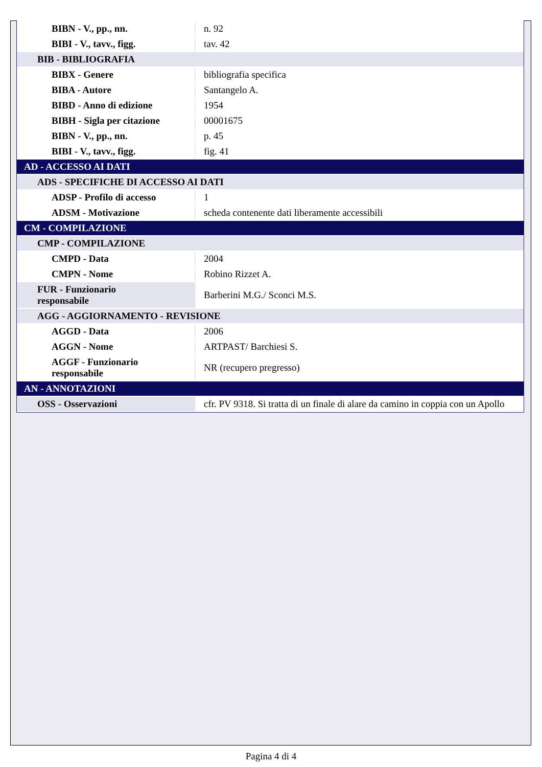| BIBN - V., pp., nn. | n. 92 |
| BIBI - V., tavv., figg. | tav. 42 |
| BIB - BIBLIOGRAFIA | |
| BIBX - Genere | bibliografia specifica |
| BIBA - Autore | Santangelo A. |
| BIBD - Anno di edizione | 1954 |
| BIBH - Sigla per citazione | 00001675 |
| BIBN - V., pp., nn. | p. 45 |
| BIBI - V., tavv., figg. | fig. 41 |
| AD - ACCESSO AI DATI | |
| ADS - SPECIFICHE DI ACCESSO AI DATI | |
| ADSP - Profilo di accesso | 1 |
| ADSM - Motivazione | scheda contenente dati liberamente accessibili |
| CM - COMPILAZIONE | |
| CMP - COMPILAZIONE | |
| CMPD - Data | 2004 |
| CMPN - Nome | Robino Rizzet A. |
| FUR - Funzionario responsabile | Barberini M.G./ Sconci M.S. |
| AGG - AGGIORNAMENTO - REVISIONE | |
| AGGD - Data | 2006 |
| AGGN - Nome | ARTPAST/ Barchiesi S. |
| AGGF - Funzionario responsabile | NR (recupero pregresso) |
| AN - ANNOTAZIONI | |
| OSS - Osservazioni | cfr. PV 9318. Si tratta di un finale di alare da camino in coppia con un Apollo |
Pagina 4 di 4